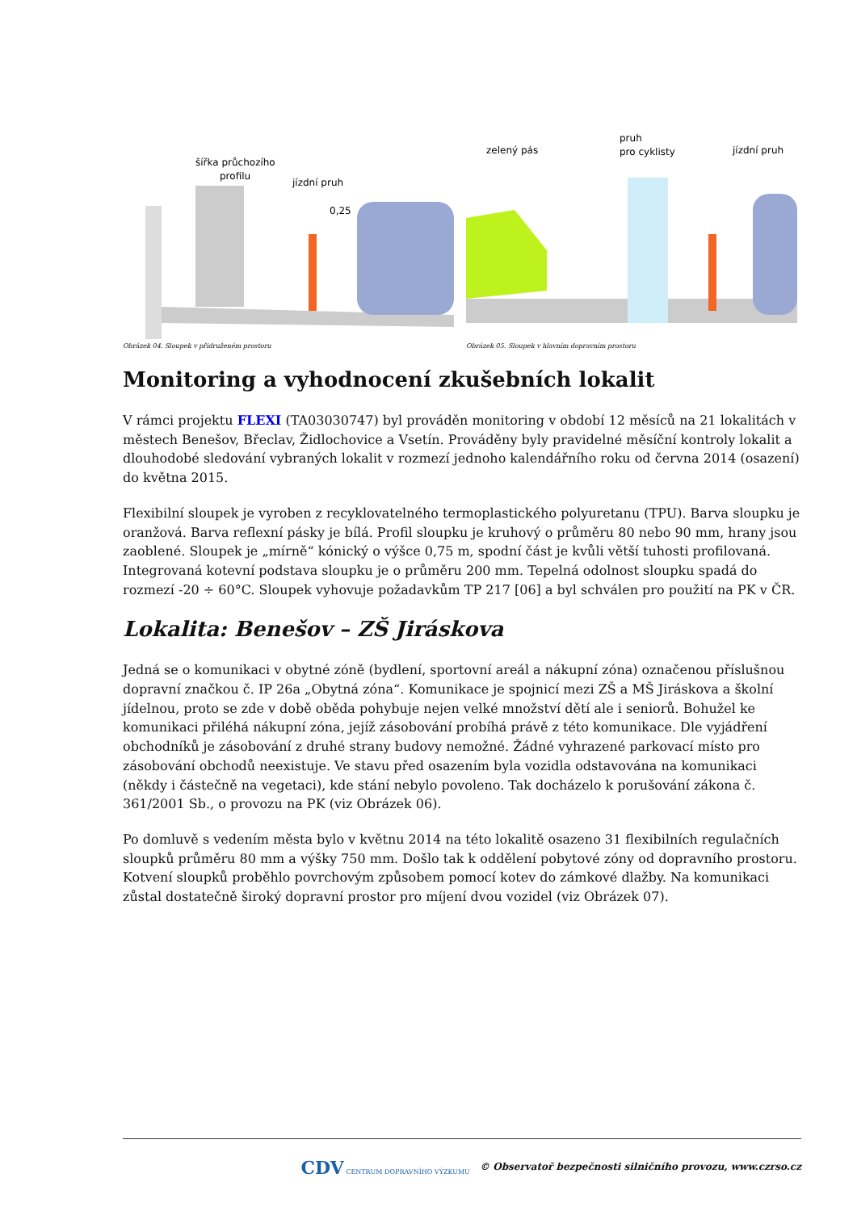jízdní pruh
šířka průchozího
profilu
0,25
Obrázek 04. Sloupek v přidruženém prostoru
zelený pás
pruh
pro cyklisty
jízdní pruh
Obrázek 05. Sloupek v hlavním dopravním prostoru
Monitoring a vyhodnocení zkušebních lokalit
V rámci projektu FLEXI (TA03030747) byl prováděn monitoring v období 12 měsíců na 21 lokalitách v městech Benešov, Břeclav, Židlochovice a Vsetín. Prováděny byly pravidelné měsíční kontroly lokalit a dlouhodobé sledování vybraných lokalit v rozmezí jednoho kalendářního roku od června 2014 (osazení) do května 2015.
Flexibilní sloupek je vyroben z recyklovatelného termoplastického polyuretanu (TPU). Barva sloupku je oranžová. Barva reflexní pásky je bílá. Profil sloupku je kruhový o průměru 80 nebo 90 mm, hrany jsou zaoblené. Sloupek je „mírně“ kónický o výšce 0,75 m, spodní část je kvůli větší tuhosti profilovaná. Integrovaná kotevní podstava sloupku je o průměru 200 mm. Tepelná odolnost sloupku spadá do rozmezí -20 ÷ 60°C. Sloupek vyhovuje požadavkům TP 217 [06] a byl schválen pro použití na PK v ČR.
Lokalita: Benešov – ZŠ Jiráskova
Jedná se o komunikaci v obytné zóně (bydlení, sportovní areál a nákupní zóna) označenou příslušnou dopravní značkou č. IP 26a „Obytná zóna“. Komunikace je spojnicí mezi ZŠ a MŠ Jiráskova a školní jídelnou, proto se zde v době oběda pohybuje nejen velké množství dětí ale i seniorů. Bohužel ke komunikaci přiléhá nákupní zóna, jejíž zásobování probíhá právě z této komunikace. Dle vyjádření obchodníků je zásobování z druhé strany budovy nemožné. Žádné vyhrazené parkovací místo pro zásobování obchodů neexistuje. Ve stavu před osazením byla vozidla odstavována na komunikaci (někdy i částečně na vegetaci), kde stání nebylo povoleno. Tak docházelo k porušování zákona č. 361/2001 Sb., o provozu na PK (viz Obrázek 06).
Po domluvě s vedením města bylo v květnu 2014 na této lokalitě osazeno 31 flexibilních regulačních sloupků průměru 80 mm a výšky 750 mm. Došlo tak k oddělení pobytové zóny od dopravního prostoru. Kotvení sloupků proběhlo povrchovým způsobem pomocí kotev do zámkové dlažby. Na komunikaci zůstal dostatečně široký dopravní prostor pro míjení dvou vozidel (viz Obrázek 07).
CDV CENTRUM DOPRAVNÍHO VÝZKUMU © Observatoř bezpečnosti silničního provozu, www.czrso.cz